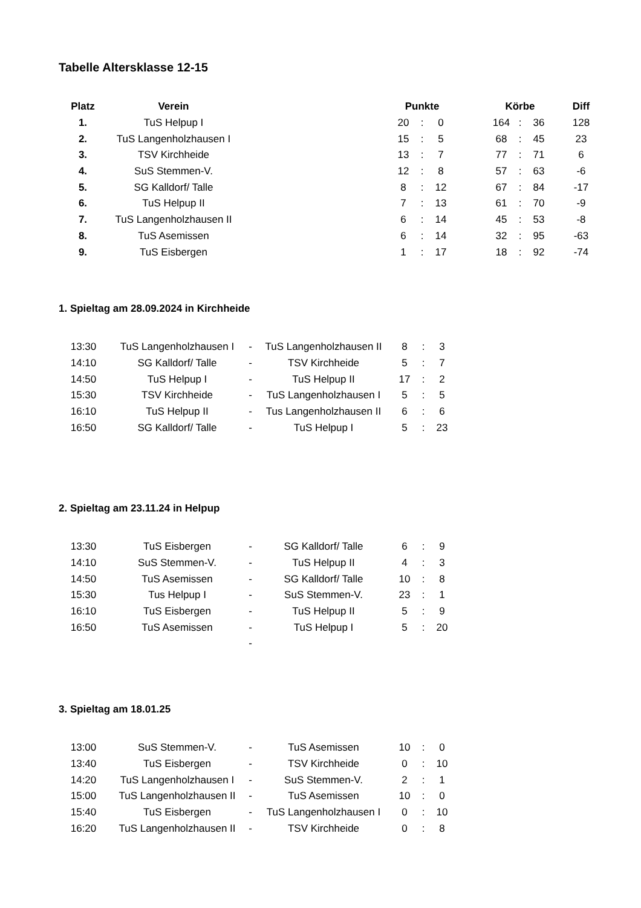Tabelle Altersklasse 12-15
| Platz | Verein | | Punkte | | | | Körbe | | | Diff |
| --- | --- | --- | --- | --- | --- | --- | --- | --- | --- | --- |
| 1. | TuS Helpup I | | 20 | : | 0 | | 164 | : | 36 | 128 |
| 2. | TuS Langenholzhausen I | | 15 | : | 5 | | 68 | : | 45 | 23 |
| 3. | TSV Kirchheide | | 13 | : | 7 | | 77 | : | 71 | 6 |
| 4. | SuS Stemmen-V. | | 12 | : | 8 | | 57 | : | 63 | -6 |
| 5. | SG Kalldorf/ Talle | | 8 | : | 12 | | 67 | : | 84 | -17 |
| 6. | TuS Helpup II | | 7 | : | 13 | | 61 | : | 70 | -9 |
| 7. | TuS Langenholzhausen II | | 6 | : | 14 | | 45 | : | 53 | -8 |
| 8. | TuS Asemissen | | 6 | : | 14 | | 32 | : | 95 | -63 |
| 9. | TuS Eisbergen | | 1 | : | 17 | | 18 | : | 92 | -74 |
1. Spieltag am 28.09.2024 in Kirchheide
| 13:30 | TuS Langenholzhausen I | - | TuS Langenholzhausen II | 8 | : | 3 |
| 14:10 | SG Kalldorf/ Talle | - | TSV Kirchheide | 5 | : | 7 |
| 14:50 | TuS Helpup I | - | TuS Helpup II | 17 | : | 2 |
| 15:30 | TSV Kirchheide | - | TuS Langenholzhausen I | 5 | : | 5 |
| 16:10 | TuS Helpup II | - | Tus Langenholzhausen II | 6 | : | 6 |
| 16:50 | SG Kalldorf/ Talle | - | TuS Helpup I | 5 | : | 23 |
2. Spieltag am 23.11.24 in Helpup
| 13:30 | TuS Eisbergen | - | SG Kalldorf/ Talle | 6 | : | 9 |
| 14:10 | SuS Stemmen-V. | - | TuS Helpup II | 4 | : | 3 |
| 14:50 | TuS Asemissen | - | SG Kalldorf/ Talle | 10 | : | 8 |
| 15:30 | Tus Helpup I | - | SuS Stemmen-V. | 23 | : | 1 |
| 16:10 | TuS Eisbergen | - | TuS Helpup II | 5 | : | 9 |
| 16:50 | TuS Asemissen | - | TuS Helpup I | 5 | : | 20 |
| | | - | | | | |
3. Spieltag am 18.01.25
| 13:00 | SuS Stemmen-V. | - | TuS Asemissen | 10 | : | 0 |
| 13:40 | TuS Eisbergen | - | TSV Kirchheide | 0 | : | 10 |
| 14:20 | TuS Langenholzhausen I | - | SuS Stemmen-V. | 2 | : | 1 |
| 15:00 | TuS Langenholzhausen II | - | TuS Asemissen | 10 | : | 0 |
| 15:40 | TuS Eisbergen | - | TuS Langenholzhausen I | 0 | : | 10 |
| 16:20 | TuS Langenholzhausen II | - | TSV Kirchheide | 0 | : | 8 |